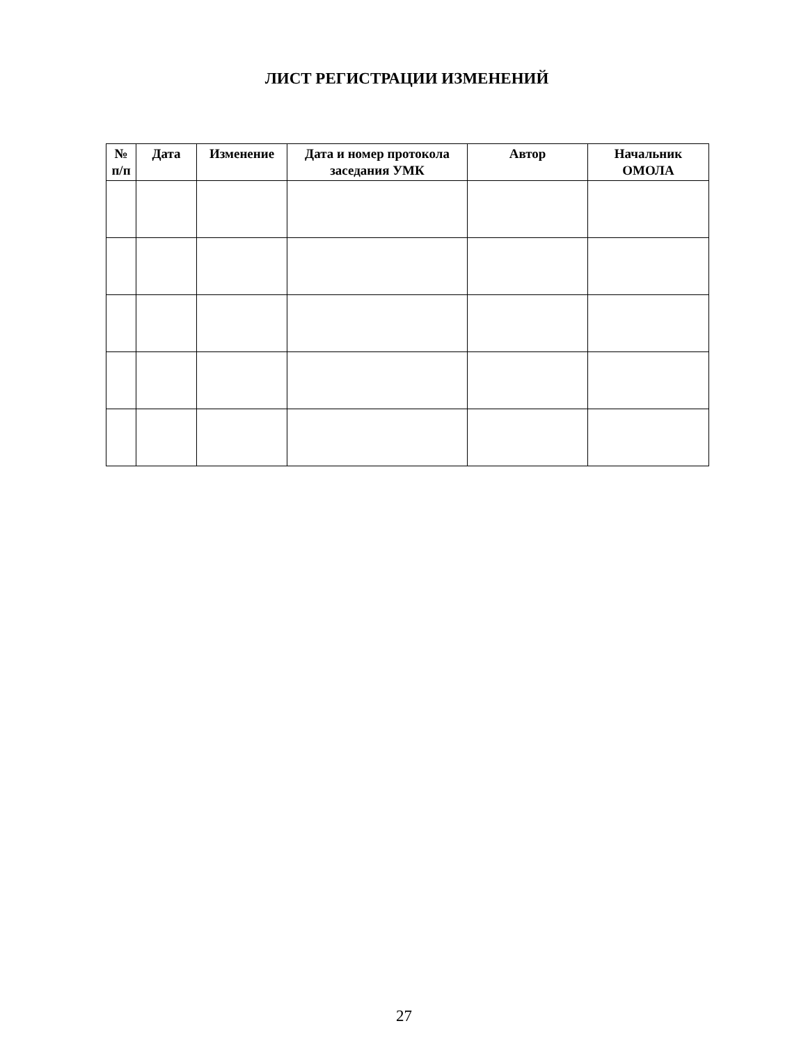ЛИСТ РЕГИСТРАЦИИ ИЗМЕНЕНИЙ
| № п/п | Дата | Изменение | Дата и номер протокола заседания УМК | Автор | Начальник ОМОЛА |
| --- | --- | --- | --- | --- | --- |
27